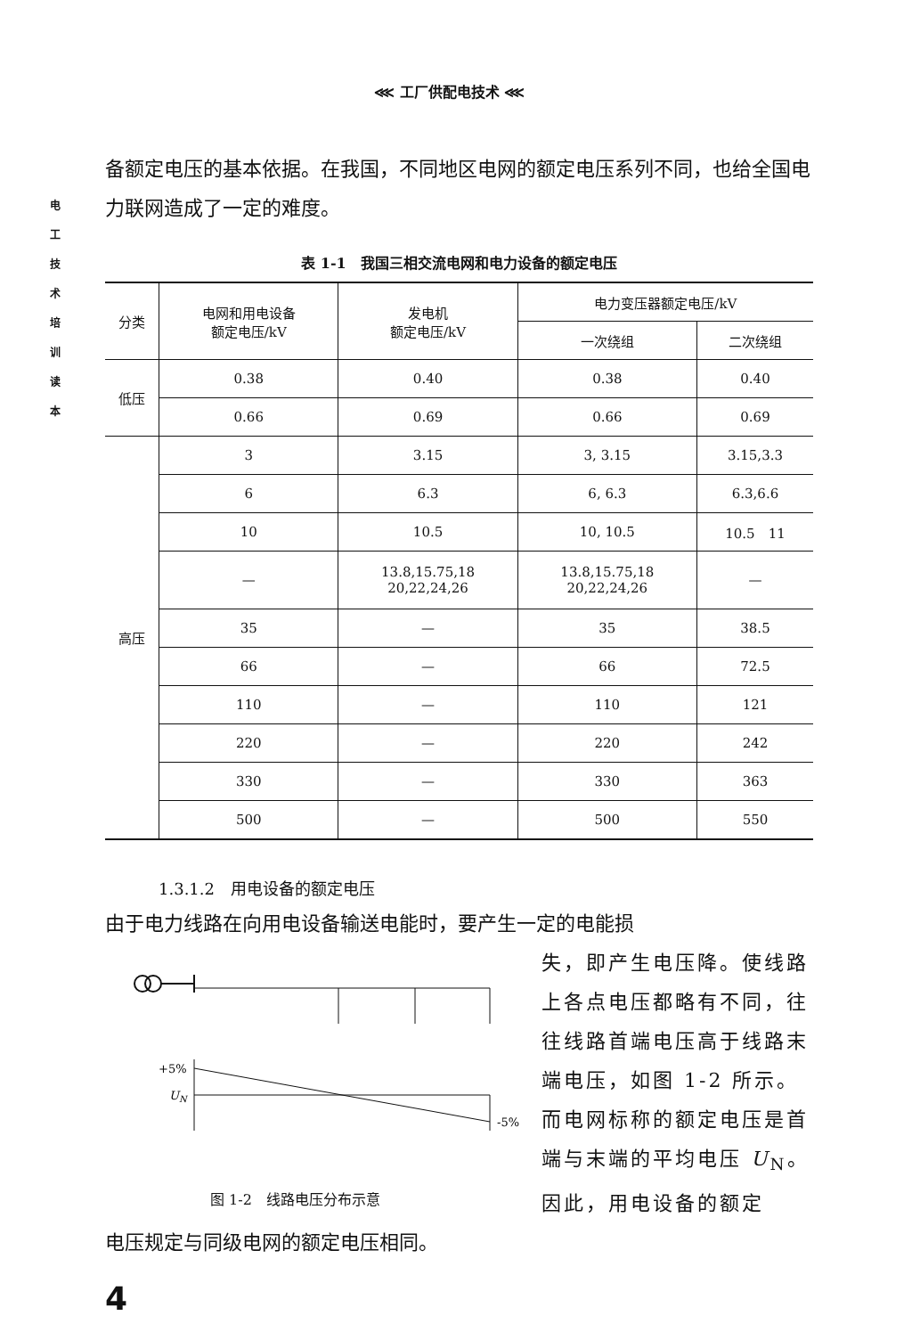⋘ 工厂供配电技术 ⋘
电
工
技
术
培
训
读
本
备额定电压的基本依据。在我国，不同地区电网的额定电压系列不同，也给全国电力联网造成了一定的难度。
表 1-1　我国三相交流电网和电力设备的额定电压
| 分类 | 电网和用电设备 额定电压/kV | 发电机 额定电压/kV | 电力变压器额定电压/kV | |
| --- | --- | --- | --- | --- |
| | | | 一次绕组 | 二次绕组 |
| 低压 | 0.38 | 0.40 | 0.38 | 0.40 |
| | 0.66 | 0.69 | 0.66 | 0.69 |
| 高压 | 3 | 3.15 | 3, 3.15 | 3.15,3.3 |
| | 6 | 6.3 | 6, 6.3 | 6.3,6.6 |
| | 10 | 10.5 | 10, 10.5 | 10.5 11 |
| | — | 13.8,15.75,18 20,22,24,26 | 13.8,15.75,18 20,22,24,26 | — |
| | 35 | — | 35 | 38.5 |
| | 66 | — | 66 | 72.5 |
| | 110 | — | 110 | 121 |
| | 220 | — | 220 | 242 |
| | 330 | — | 330 | 363 |
| | 500 | — | 500 | 550 |
1.3.1.2　用电设备的额定电压
由于电力线路在向用电设备输送电能时，要产生一定的电能损
+5%
UN
-5%
图 1-2　线路电压分布示意
失，即产生电压降。使线路上各点电压都略有不同，往往线路首端电压高于线路末端电压，如图 1-2 所示。而电网标称的额定电压是首端与末端的平均电压 U<sub>N</sub>。因此，用电设备的额定
电压规定与同级电网的额定电压相同。
4